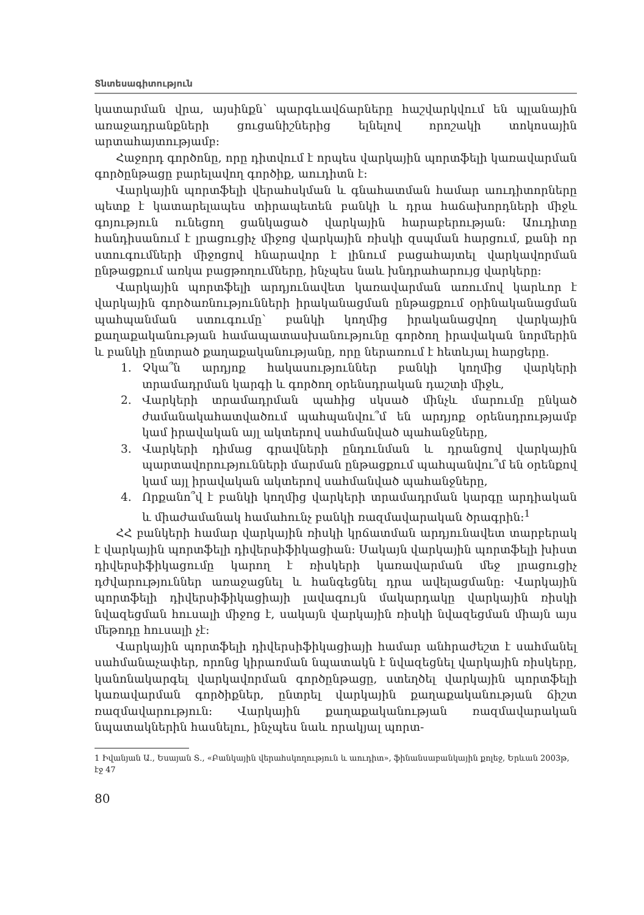Տնտեսագիտություն
կատարման վրա, այսինքն՝ պարգևավճարները հաշվարկվում են պլանային առաջադրանքների ցուցանիշներից ելնելով որոշակի տոկոսային արտահայտությամբ:
Հաջորդ գործոնը, որը դիտվում է որպես վարկային պորտֆելի կառավարման գործընթացը բարելավող գործիք, աուդիտն է:
Վարկային պորտֆելի վերահսկման և գնահատման համար աուդիտորները պետք է կատարելապես տիրապետեն բանկի և դրա հաճախորդների միջև գոյություն ունեցող ցանկացած վարկային հարաբերության: Աուդիտը հանդիսանում է լրացուցիչ միջոց վարկային ռիսկի զսպման հարցում, քանի որ ստուգումների միջոցով հնարավոր է լինում բացահայտել վարկավորման ընթացքում առկա բացթողումները, ինչպես նաև խնդրահարույց վարկերը:
Վարկային պորտֆելի արդյունավետ կառավարման առումով կարևոր է վարկային գործառնությունների իրականացման ընթացքում օրինականացման պահպանման ստուգումը՝ բանկի կողմից իրականացվող վարկային քաղաքականության համապատասխանությունը գործող իրավական նորմերին և բանկի ընտրած քաղաքականությանը, որը ներառում է հետևյալ հարցերը.
1. Չկա՞ն արդյոք հակասություններ բանկի կողմից վարկերի տրամադրման կարգի և գործող օրենսդրական դաշտի միջև,
2. Վարկերի տրամադրման պահից սկսած մինչև մարումը ընկած ժամանակահատվածում պահպանվու՞մ են արդյոք օրենսդրությամբ կամ իրավական այլ ակտերով սահմանված պահանջները,
3. Վարկերի դիմաց գրավների ընդունման և դրանցով վարկային պարտավորությունների մարման ընթացքում պահպանվու՞մ են օրենքով կամ այլ իրավական ակտերով սահմանված պահանջները,
4. Որքանո՞վ է բանկի կողմից վարկերի տրամադրման կարգը արդիական և միաժամանակ համահունչ բանկի ռազմավարական ծրագրին:<sup>1</sup>
ՀՀ բանկերի համար վարկային ռիսկի կրճատման արդյունավետ տարբերակ է վարկային պորտֆելի դիվերսիֆիկացիան: Սակայն վարկային պորտֆելի խիստ դիվերսիֆիկացումը կարող է ռիսկերի կառավարման մեջ լրացուցիչ դժվարություններ առաջացնել և հանգեցնել դրա ավելացմանը: Վարկային պորտֆելի դիվերսիֆիկացիայի լավագույն մակարդակը վարկային ռիսկի նվազեցման հուսալի միջոց է, սակայն վարկային ռիսկի նվազեցման միայն այս մեթոդը հուսալի չէ:
Վարկային պորտֆելի դիվերսիֆիկացիայի համար անհրաժեշտ է սահմանել սահմանաչափեր, որոնց կիրառման նպատակն է նվազեցնել վարկային ռիսկերը, կանոնակարգել վարկավորման գործընթացը, ստեղծել վարկային պորտֆելի կառավարման գործիքներ, ընտրել վարկային քաղաքականության ճիշտ ռազմավարություն: Վարկային քաղաքականության ռազմավարական նպատակներին հասնելու, ինչպես նաև որակյալ պորտ-
1 Իվանյան Ա., Եսայան Տ., «Բանկային վերահսկողություն և աուդիտ», ֆինանսաբանկային քոլեջ, Երևան 2003թ, էջ 47
80